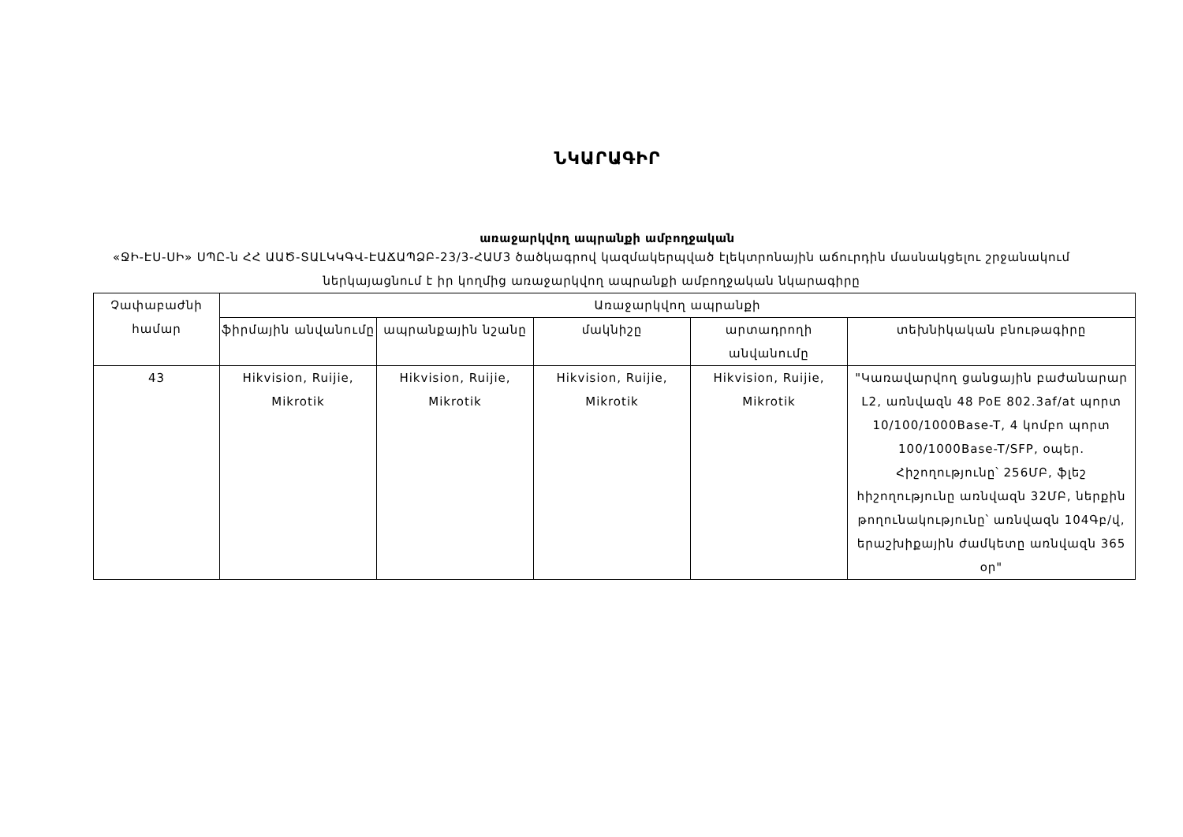ՆԿԱՐԱԳԻՐ
առաջարկվող ապրանքի ամբողջական
«ՋԻ-ԷՍ-ՍԻ» ՍՊԸ-ն ՀՀ ԱԱԾ-ՏԱԼԿԿԳՎ-ԷԱՃԱՊՁԲ-23/3-ՀԱՄ3 ծածկագրով կազմակերպված էլեկտրոնային աճուրդին մասնակցելու շրջանակում ներկայացնում է իր կողմից առաջարկվող ապրանքի ամբողջական նկարագիրը
| Չափաբաժնի համար | Առաջարկվող ապրանքի | | | | |
| --- | --- | --- | --- | --- | --- |
| | ֆիրմային անվանումը | ապրանքային նշանը | մակնիշը | արտադրողի անվանումը | տեխնիկական բնութագիրը |
| 43 | Hikvision, Ruijie, Mikrotik | Hikvision, Ruijie, Mikrotik | Hikvision, Ruijie, Mikrotik | Hikvision, Ruijie, Mikrotik | "Կառավարվող ցանցային բաժանարար L2, առնվազն 48 PoE 802.3af/at պորտ 10/100/1000Base-T, 4 կոմբո պորտ 100/1000Base-T/SFP, օպեր. Հիշողությունը՝ 256ՄԲ, ֆլեշ հիշողությունը առնվազն 32ՄԲ, ներքին թողունակությունը՝ առնվազն 104Գբ/վ, երաշխիքային ժամկետը առնվազն 365 օր" |